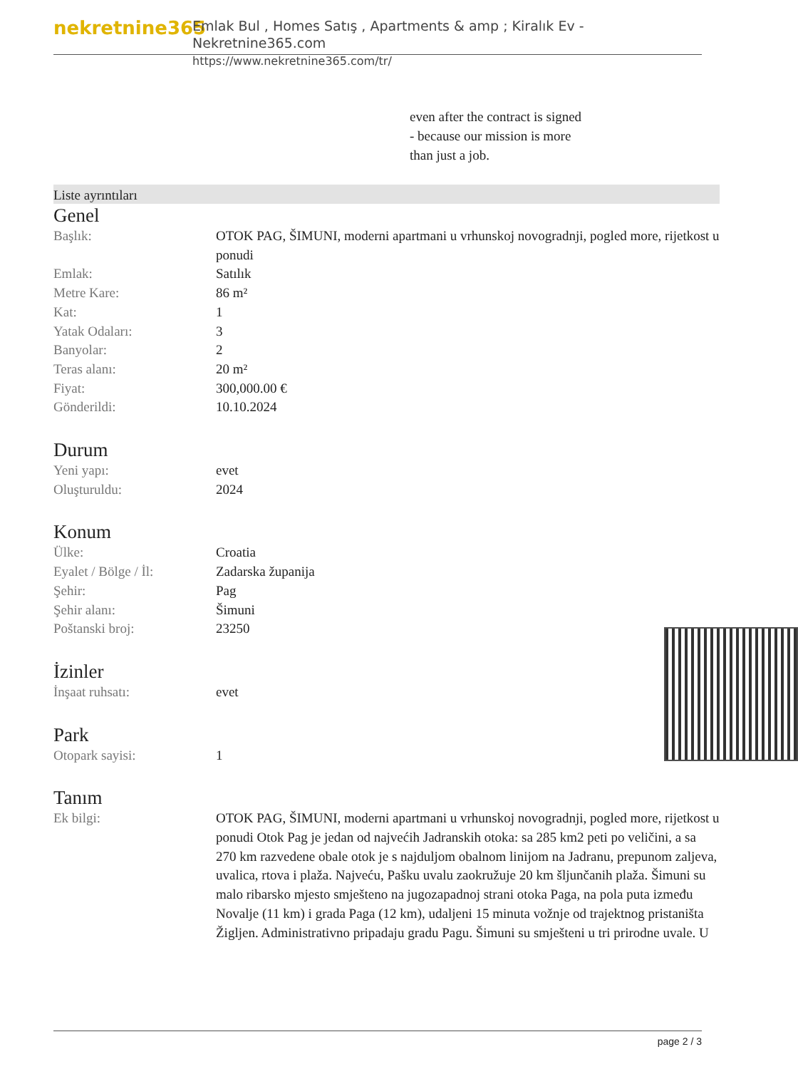nekretnine365
Emlak Bul , Homes Satış , Apartments & amp ; Kiralık Ev - Nekretnine365.com
https://www.nekretnine365.com/tr/
even after the contract is signed
- because our mission is more
than just a job.
Liste ayrıntıları
Genel
| Başlık: | OTOK PAG, ŠIMUNI, moderni apartmani u vrhunskoj novogradnji, pogled more, rijetkost u ponudi |
| Emlak: | Satılık |
| Metre Kare: | 86 m² |
| Kat: | 1 |
| Yatak Odaları: | 3 |
| Banyolar: | 2 |
| Teras alanı: | 20 m² |
| Fiyat: | 300,000.00 € |
| Gönderildi: | 10.10.2024 |
Durum
| Yeni yapı: | evet |
| Oluşturuldu: | 2024 |
Konum
| Ülke: | Croatia |
| Eyalet / Bölge / İl: | Zadarska županija |
| Şehir: | Pag |
| Şehir alanı: | Šimuni |
| Poštanski broj: | 23250 |
İzinler
| İnşaat ruhsatı: | evet |
Park
| Otopark sayisi: | 1 |
Tanım
| Ek bilgi: | OTOK PAG, ŠIMUNI, moderni apartmani u vrhunskoj novogradnji, pogled more, rijetkost u ponudi Otok Pag je jedan od najvećih Jadranskih otoka: sa 285 km2 peti po veličini, a sa 270 km razvedene obale otok je s najduljom obalnom linijom na Jadranu, prepunom zaljeva, uvalica, rtova i plaža. Najveću, Pašku uvalu zaokružuje 20 km šljunčanih plaža. Šimuni su malo ribarsko mjesto smješteno na jugozapadnoj strani otoka Paga, na pola puta između Novalje (11 km) i grada Paga (12 km), udaljeni 15 minuta vožnje od trajektnog pristaništa Žigljen. Administrativno pripadaju gradu Pagu. Šimuni su smješteni u tri prirodne uvale. U |
page 2 / 3